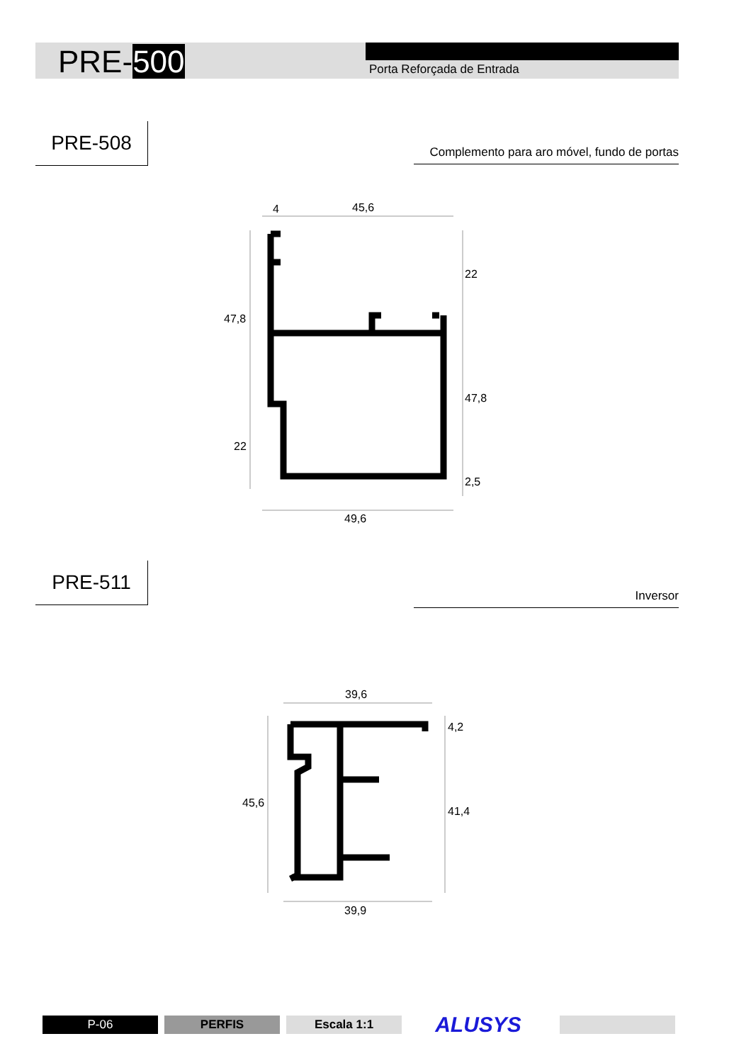PRE-500 Porta Reforçada de Entrada
PRE-508
Complemento para aro móvel, fundo de portas
4
45,6
47,8
22
22
47,8
2,5
49,6
PRE-511
Inversor
39,6
45,6
4,2
41,4
39,9
P-06 PERFIS Escala 1:1 ALUSYS